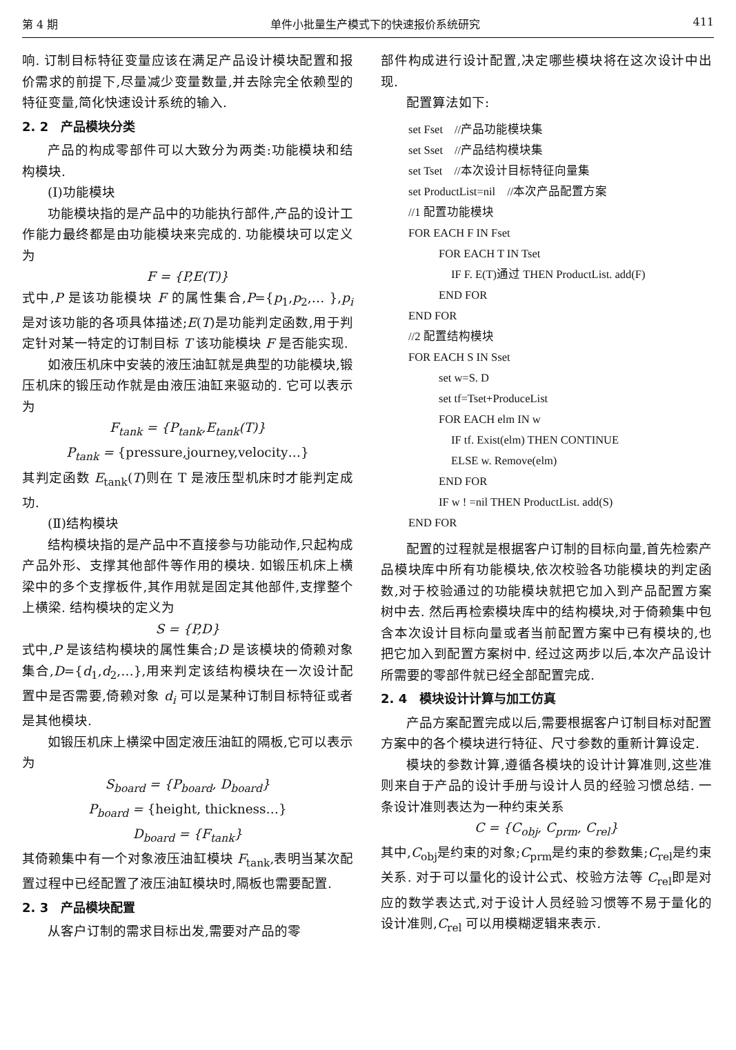第 4 期 单件小批量生产模式下的快速报价系统研究 411
响. 订制目标特征变量应该在满足产品设计模块配置和报价需求的前提下,尽量减少变量数量,并去除完全依赖型的特征变量,简化快速设计系统的输入.
2. 2　产品模块分类
产品的构成零部件可以大致分为两类:功能模块和结构模块.
(Ⅰ)功能模块
功能模块指的是产品中的功能执行部件,产品的设计工作能力最终都是由功能模块来完成的. 功能模块可以定义为
F = {P,E(T)}
式中,P 是该功能模块 F 的属性集合,P={p<sub>1</sub>,p<sub>2</sub>,… },p<sub>i</sub> 是对该功能的各项具体描述;E(T)是功能判定函数,用于判定针对某一特定的订制目标 T 该功能模块 F 是否能实现.
如液压机床中安装的液压油缸就是典型的功能模块,锻压机床的锻压动作就是由液压油缸来驱动的. 它可以表示为
F<sub>tank</sub> = {P<sub>tank</sub>,E<sub>tank</sub>(T)}
P<sub>tank</sub> = {pressure,journey,velocity…}
其判定函数 E<sub>tank</sub>(T)则在 T 是液压型机床时才能判定成功.
(Ⅱ)结构模块
结构模块指的是产品中不直接参与功能动作,只起构成产品外形、支撑其他部件等作用的模块. 如锻压机床上横梁中的多个支撑板件,其作用就是固定其他部件,支撑整个上横梁. 结构模块的定义为
S = {P,D}
式中,P 是该结构模块的属性集合;D 是该模块的倚赖对象集合,D={d<sub>1</sub>,d<sub>2</sub>,…},用来判定该结构模块在一次设计配置中是否需要,倚赖对象 d<sub>i</sub> 可以是某种订制目标特征或者是其他模块.
如锻压机床上横梁中固定液压油缸的隔板,它可以表示为
S<sub>board</sub> = {P<sub>board</sub>, D<sub>board</sub>}
P<sub>board</sub> = {height, thickness…}
D<sub>board</sub> = {F<sub>tank</sub>}
其倚赖集中有一个对象液压油缸模块 F<sub>tank</sub>,表明当某次配置过程中已经配置了液压油缸模块时,隔板也需要配置.
2. 3　产品模块配置
从客户订制的需求目标出发,需要对产品的零
部件构成进行设计配置,决定哪些模块将在这次设计中出现.
配置算法如下:
set Fset　//产品功能模块集
set Sset　//产品结构模块集
set Tset　//本次设计目标特征向量集
set ProductList=nil　//本次产品配置方案
//1 配置功能模块
FOR EACH F IN Fset
FOR EACH T IN Tset
IF F. E(T)通过 THEN ProductList. add(F)
END FOR
END FOR
//2 配置结构模块
FOR EACH S IN Sset
set w=S. D
set tf=Tset+ProduceList
FOR EACH elm IN w
IF tf. Exist(elm) THEN CONTINUE
ELSE w. Remove(elm)
END FOR
IF w ! =nil THEN ProductList. add(S)
END FOR
配置的过程就是根据客户订制的目标向量,首先检索产品模块库中所有功能模块,依次校验各功能模块的判定函数,对于校验通过的功能模块就把它加入到产品配置方案树中去. 然后再检索模块库中的结构模块,对于倚赖集中包含本次设计目标向量或者当前配置方案中已有模块的,也把它加入到配置方案树中. 经过这两步以后,本次产品设计所需要的零部件就已经全部配置完成.
2. 4　模块设计计算与加工仿真
产品方案配置完成以后,需要根据客户订制目标对配置方案中的各个模块进行特征、尺寸参数的重新计算设定.
模块的参数计算,遵循各模块的设计计算准则,这些准则来自于产品的设计手册与设计人员的经验习惯总结. 一条设计准则表达为一种约束关系
C = {C<sub>obj</sub>, C<sub>prm</sub>, C<sub>rel</sub>}
其中,C<sub>obj</sub>是约束的对象;C<sub>prm</sub>是约束的参数集;C<sub>rel</sub>是约束关系. 对于可以量化的设计公式、校验方法等 C<sub>rel</sub>即是对应的数学表达式,对于设计人员经验习惯等不易于量化的设计准则,C<sub>rel</sub> 可以用模糊逻辑来表示.